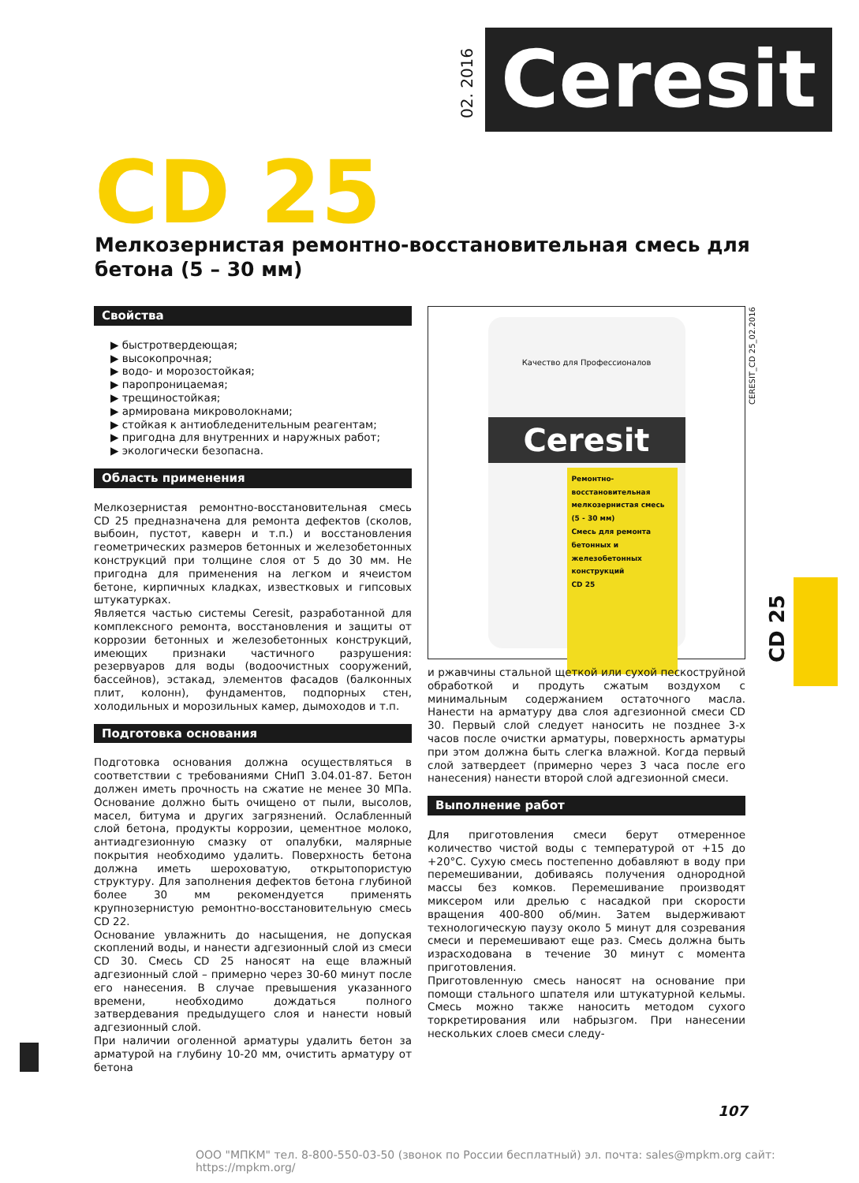02. 2016
Ceresit
CD 25
Мелкозернистая ремонтно-восстановительная смесь для бетона (5 – 30 мм)
Свойства
▶ быстротвердеющая;
▶ высокопрочная;
▶ водо- и морозостойкая;
▶ паропроницаемая;
▶ трещиностойкая;
▶ армирована микроволокнами;
▶ стойкая к антиобледенительным реагентам;
▶ пригодна для внутренних и наружных работ;
▶ экологически безопасна.
Область применения
Мелкозернистая ремонтно-восстановительная смесь CD 25 предназначена для ремонта дефектов (сколов, выбоин, пустот, каверн и т.п.) и восстановления геометрических размеров бетонных и железобетонных конструкций при толщине слоя от 5 до 30 мм. Не пригодна для применения на легком и ячеистом бетоне, кирпичных кладках, известковых и гипсовых штукатурках.
Является частью системы Ceresit, разработанной для комплексного ремонта, восстановления и защиты от коррозии бетонных и железобетонных конструкций, имеющих признаки частичного разрушения: резервуаров для воды (водоочистных сооружений, бассейнов), эстакад, элементов фасадов (балконных плит, колонн), фундаментов, подпорных стен, холодильных и морозильных камер, дымоходов и т.п.
Подготовка основания
Подготовка основания должна осуществляться в соответствии с требованиями СНиП 3.04.01-87. Бетон должен иметь прочность на сжатие не менее 30 МПа. Основание должно быть очищено от пыли, высолов, масел, битума и других загрязнений. Ослабленный слой бетона, продукты коррозии, цементное молоко, антиадгезионную смазку от опалубки, малярные покрытия необходимо удалить. Поверхность бетона должна иметь шероховатую, открытопористую структуру. Для заполнения дефектов бетона глубиной более 30 мм рекомендуется применять крупнозернистую ремонтно-восстановительную смесь CD 22.
Основание увлажнить до насыщения, не допуская скоплений воды, и нанести адгезионный слой из смеси CD 30. Смесь CD 25 наносят на еще влажный адгезионный слой – примерно через 30-60 минут после его нанесения. В случае превышения указанного времени, необходимо дождаться полного затвердевания предыдущего слоя и нанести новый адгезионный слой.
При наличии оголенной арматуры удалить бетон за арматурой на глубину 10-20 мм, очистить арматуру от бетона
Качество для Профессионалов
Ceresit
Ремонтно-восстановительная мелкозернистая смесь (5 - 30 мм)
Смесь для ремонта бетонных и железобетонных конструкций
CD 25
и ржавчины стальной щеткой или сухой пескоструйной обработкой и продуть сжатым воздухом с минимальным содержанием остаточного масла. Нанести на арматуру два слоя адгезионной смеси CD 30. Первый слой следует наносить не позднее 3-х часов после очистки арматуры, поверхность арматуры при этом должна быть слегка влажной. Когда первый слой затвердеет (примерно через 3 часа после его нанесения) нанести второй слой адгезионной смеси.
Выполнение работ
Для приготовления смеси берут отмеренное количество чистой воды с температурой от +15 до +20°С. Сухую смесь постепенно добавляют в воду при перемешивании, добиваясь получения однородной массы без комков. Перемешивание производят миксером или дрелью с насадкой при скорости вращения 400-800 об/мин. Затем выдерживают технологическую паузу около 5 минут для созревания смеси и перемешивают еще раз. Смесь должна быть израсходована в течение 30 минут с момента приготовления.
Приготовленную смесь наносят на основание при помощи стального шпателя или штукатурной кельмы. Смесь можно также наносить методом сухого торкретирования или набрызгом. При нанесении нескольких слоев смеси следу-
CERESIT_CD 25_02.2016
CD 25
107
ООО "МПКМ" тел. 8-800-550-03-50 (звонок по России бесплатный) эл. почта: sales@mpkm.org сайт: https://mpkm.org/